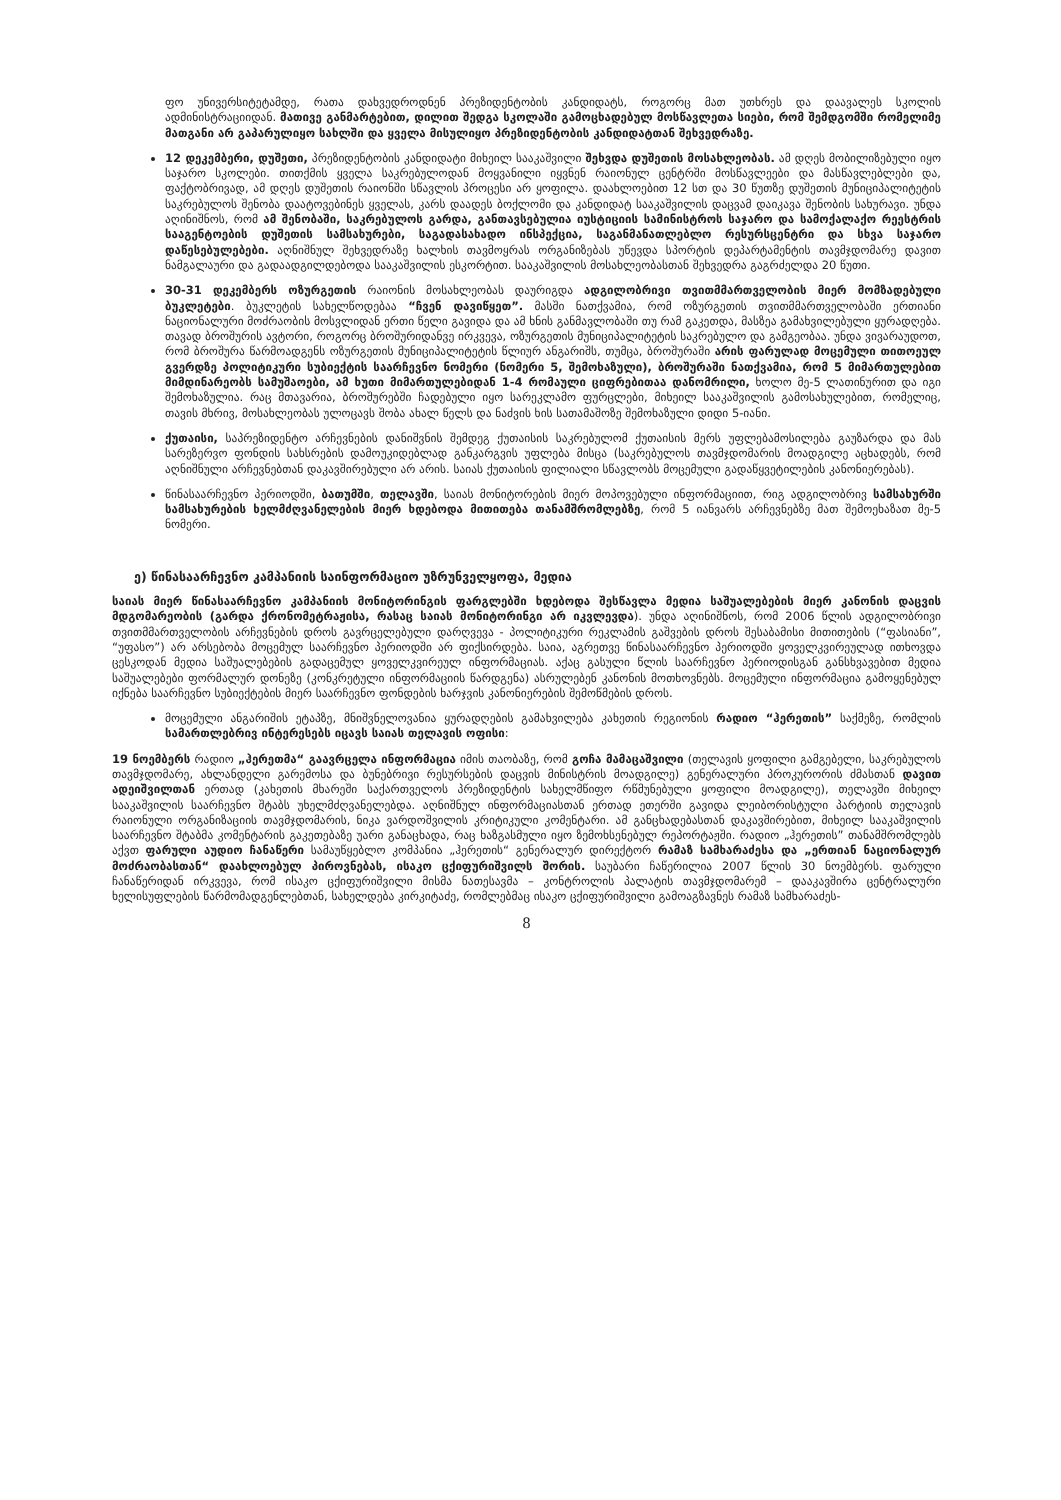ფო უნივერსიტეტამდე, რათა დახვედროდნენ პრეზიდენტობის კანდიდატს, როგორც მათ უთხრეს და დაავალეს სკოლის ადმინისტრაციიდან. მათივე განმარტებით, დილით შედგა სკოლაში გამოცხადებულ მოსწავლეთა სიები, რომ შემდგომში რომელიმე მათგანი არ გაპარულიყო სახლში და ყველა მისულიყო პრეზიდენტობის კანდიდატთან შეხვედრაზე.
12 დეკემბერი, დუშეთი, პრეზიდენტობის კანდიდატი მიხეილ სააკაშვილი შეხვდა დუშეთის მოსახლეობას. ამ დღეს მობილიზებული იყო საჯარო სკოლები. თითქმის ყველა საკრებულოდან მოყვანილი იყვნენ რაიონულ ცენტრში მოსწავლეები და მასწავლებლები და, ფაქტობრივად, ამ დღეს დუშეთის რაიონში სწავლის პროცესი არ ყოფილა. დაახლოებით 12 სთ და 30 წუთზე დუშეთის მუნიციპალიტეტის საკრებულოს შენობა დაატოვებინეს ყველას, კარს დაადეს ბოქლომი და კანდიდატ სააკაშვილის დაცვამ დაიკავა შენობის სახურავი. უნდა აღინიშნოს, რომ ამ შენობაში, საკრებულოს გარდა, განთავსებულია იუსტიციის სამინისტროს საჯარო და სამოქალაქო რეესტრის სააგენტოების დუშეთის სამსახურები, საგადასახადო ინსპექცია, საგანმანათლებლო რესურსცენტრი და სხვა საჯარო დაწესებულებები. აღნიშნულ შეხვედრაზე ხალხის თავმოყრას ორგანიზებას უწევდა სპორტის დეპარტამენტის თავმჯდომარე დავით ნამგალაური და გადაადგილდებოდა სააკაშვილის ესკორტით. სააკაშვილის მოსახლეობასთან შეხვედრა გაგრძელდა 20 წუთი.
30-31 დეკემბერს ოზურგეთის რაიონის მოსახლეობას დაურიგდა ადგილობრივი თვითმმართველობის მიერ მომზადებული ბუკლეტები. ბუკლეტის სახელწოდებაა “ჩვენ დავიწყეთ”. მასში ნათქვამია, რომ ოზურგეთის თვითმმართველობაში ერთიანი ნაციონალური მოძრაობის მოსვლიდან ერთი წელი გავიდა და ამ ხნის განმავლობაში თუ რამ გაკეთდა, მასზეა გამახვილებული ყურადღება. თავად ბროშურის ავტორი, როგორც ბროშურიდანვე ირკვევა, ოზურგეთის მუნიციპალიტეტის საკრებულო და გამგეობაა. უნდა ვივარაუდოთ, რომ ბროშურა წარმოადგენს ოზურგეთის მუნიციპალიტეტის წლიურ ანგარიშს, თუმცა, ბროშურაში არის ფარულად მოცემული თითოეულ გვერდზე პოლიტიკური სუბიექტის საარჩევნო ნომერი (ნომერი 5, შემოხაზული), ბროშურაში ნათქვამია, რომ 5 მიმართულებით მიმდინარეობს სამუშაოები, ამ ხუთი მიმართულებიდან 1-4 რომაული ციფრებითაა დანომრილი, ხოლო მე-5 ლათინურით და იგი შემოხაზულია. რაც მთავარია, ბროშურებში ჩადებული იყო სარეკლამო ფურცლები, მიხეილ სააკაშვილის გამოსახულებით, რომელიც, თავის მხრივ, მოსახლეობას ულოცავს შობა ახალ წელს და ნაძვის ხის სათამაშოზე შემოხაზული დიდი 5-იანი.
ქუთაისი, საპრეზიდენტო არჩევნების დანიშვნის შემდეგ ქუთაისის საკრებულომ ქუთაისის მერს უფლებამოსილება გაუზარდა და მას სარეზერვო ფონდის სახსრების დამოუკიდებლად განკარგვის უფლება მისცა (საკრებულოს თავმჯდომარის მოადგილე აცხადებს, რომ აღნიშნული არჩევნებთან დაკავშირებული არ არის. საიას ქუთაისის ფილიალი სწავლობს მოცემული გადაწყვეტილების კანონიერებას).
წინასაარჩევნო პერიოდში, ბათუმში, თელავში, საიას მონიტორების მიერ მოპოვებული ინფორმაციით, რიგ ადგილობრივ სამსახურში სამსახურების ხელმძღვანელების მიერ ხდებოდა მითითება თანამშრომლებზე, რომ 5 იანვარს არჩევნებზე მათ შემოეხაზათ მე-5 ნომერი.
ე) წინასაარჩევნო კამპანიის საინფორმაციო უზრუნველყოფა, მედია
საიას მიერ წინასაარჩევნო კამპანიის მონიტორინგის ფარგლებში ხდებოდა შესწავლა მედია საშუალებების მიერ კანონის დაცვის მდგომარეობის (გარდა ქრონომეტრაჟისა, რასაც საიას მონიტორინგი არ იკვლევდა). უნდა აღინიშნოს, რომ 2006 წლის ადგილობრივი თვითმმართველობის არჩევნების დროს გავრცელებული დარღვევა - პოლიტიკური რეკლამის გაშვების დროს შესაბამისი მითითების (“ფასიანი”, “უფასო”) არ არსებობა მოცემულ საარჩევნო პერიოდში არ ფიქსირდება. საია, აგრეთვე წინასაარჩევნო პერიოდში ყოველკვირეულად ითხოვდა ცესკოდან მედია საშუალებების გადაცემულ ყოველკვირეულ ინფორმაციას. აქაც გასული წლის საარჩევნო პერიოდისგან განსხვავებით მედია საშუალებები ფორმალურ დონეზე (კონკრეტული ინფორმაციის წარდგენა) ასრულებენ კანონის მოთხოვნებს. მოცემული ინფორმაცია გამოყენებულ იქნება საარჩევნო სუბიექტების მიერ საარჩევნო ფონდების ხარჯვის კანონიერების შემოწმების დროს.
მოცემული ანგარიშის ეტაპზე, მნიშვნელოვანია ყურადღების გამახვილება კახეთის რეგიონის რადიო “ჰერეთის” საქმეზე, რომლის სამართლებრივ ინტერესებს იცავს საიას თელავის ოფისი:
19 ნოემბერს რადიო „ჰერეთმა“ გაავრცელა ინფორმაცია იმის თაობაზე, რომ გოჩა მამაცაშვილი (თელავის ყოფილი გამგებელი, საკრებულოს თავმჯდომარე, ახლანდელი გარემოსა და ბუნებრივი რესურსების დაცვის მინისტრის მოადგილე) გენერალური პროკურორის ძმასთან დავით ადეიშვილთან ერთად (კახეთის მხარეში საქართველოს პრეზიდენტის სახელმწიფო რწმუნებული ყოფილი მოადგილე), თელავში მიხეილ სააკაშვილის საარჩევნო შტაბს უხელმძღვანელებდა. აღნიშნულ ინფორმაციასთან ერთად ეთერში გავიდა ლეიბორისტული პარტიის თელავის რაიონული ორგანიზაციის თავმჯდომარის, ნიკა ვარდოშვილის კრიტიკული კომენტარი. ამ განცხადებასთან დაკავშირებით, მიხეილ სააკაშვილის საარჩევნო შტაბმა კომენტარის გაკეთებაზე უარი განაცხადა, რაც ხაზგასმული იყო ზემოხსენებულ რეპორტაჟში. რადიო „ჰერეთის” თანამშრომლებს აქვთ ფარული აუდიო ჩანაწერი სამაუწყებლო კომპანია „ჰერეთის“ გენერალურ დირექტორ რამაზ სამხარაძესა და „ერთიან ნაციონალურ მოძრაობასთან“ დაახლოებულ პიროვნებას, ისაკო ცქიფურიშვილს შორის. საუბარი ჩაწერილია 2007 წლის 30 ნოემბერს. ფარული ჩანაწერიდან ირკვევა, რომ ისაკო ცქიფურიშვილი მისმა ნათესავმა – კონტროლის პალატის თავმჯდომარემ – დააკავშირა ცენტრალური ხელისუფლების წარმომადგენლებთან, სახელდება კირკიტაძე, რომლებმაც ისაკო ცქიფურიშვილი გამოაგზავნეს რამაზ სამხარაძეს-
8